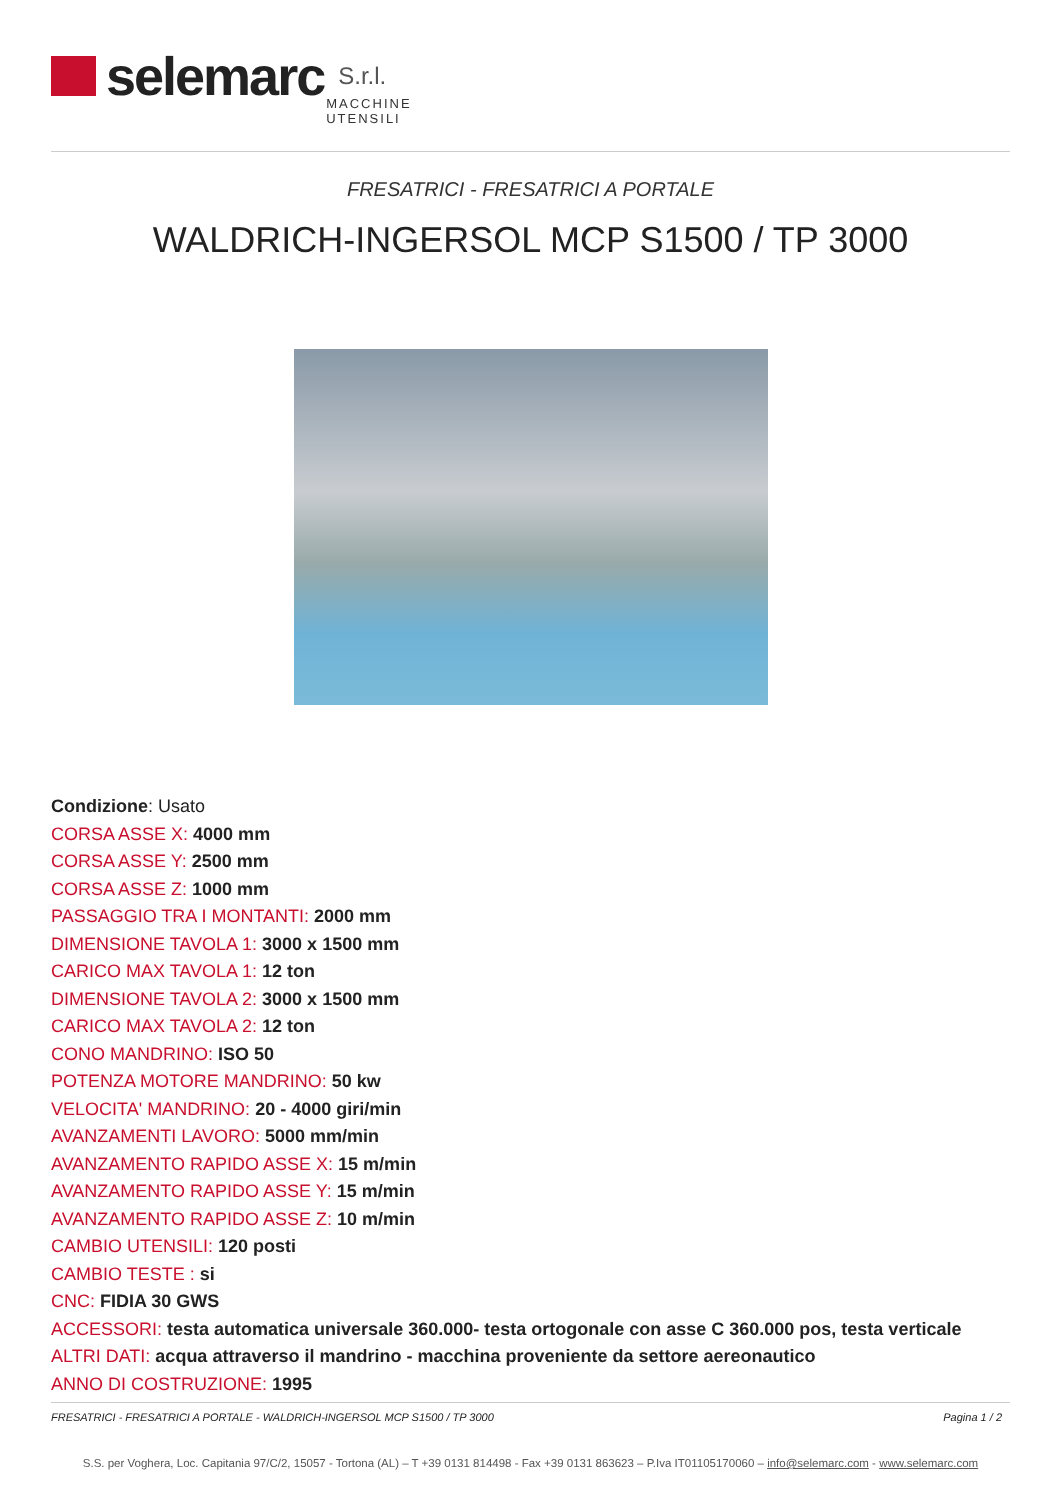selemarc S.r.l. MACCHINE
UTENSILI
FRESATRICI - FRESATRICI A PORTALE
WALDRICH-INGERSOL MCP S1500 / TP 3000
Condizione: Usato
CORSA ASSE X: 4000 mm
CORSA ASSE Y: 2500 mm
CORSA ASSE Z: 1000 mm
PASSAGGIO TRA I MONTANTI: 2000 mm
DIMENSIONE TAVOLA 1: 3000 x 1500 mm
CARICO MAX TAVOLA 1: 12 ton
DIMENSIONE TAVOLA 2: 3000 x 1500 mm
CARICO MAX TAVOLA 2: 12 ton
CONO MANDRINO: ISO 50
POTENZA MOTORE MANDRINO: 50 kw
VELOCITA' MANDRINO: 20 - 4000 giri/min
AVANZAMENTI LAVORO: 5000 mm/min
AVANZAMENTO RAPIDO ASSE X: 15 m/min
AVANZAMENTO RAPIDO ASSE Y: 15 m/min
AVANZAMENTO RAPIDO ASSE Z: 10 m/min
CAMBIO UTENSILI: 120 posti
CAMBIO TESTE : si
CNC: FIDIA 30 GWS
ACCESSORI: testa automatica universale 360.000- testa ortogonale con asse C 360.000 pos, testa verticale
ALTRI DATI: acqua attraverso il mandrino - macchina proveniente da settore aereonautico
ANNO DI COSTRUZIONE: 1995
FRESATRICI - FRESATRICI A PORTALE - WALDRICH-INGERSOL MCP S1500 / TP 3000 Pagina 1 / 2
S.S. per Voghera, Loc. Capitania 97/C/2, 15057 - Tortona (AL) – T +39 0131 814498 - Fax +39 0131 863623 – P.Iva IT01105170060 – info@selemarc.com - www.selemarc.com